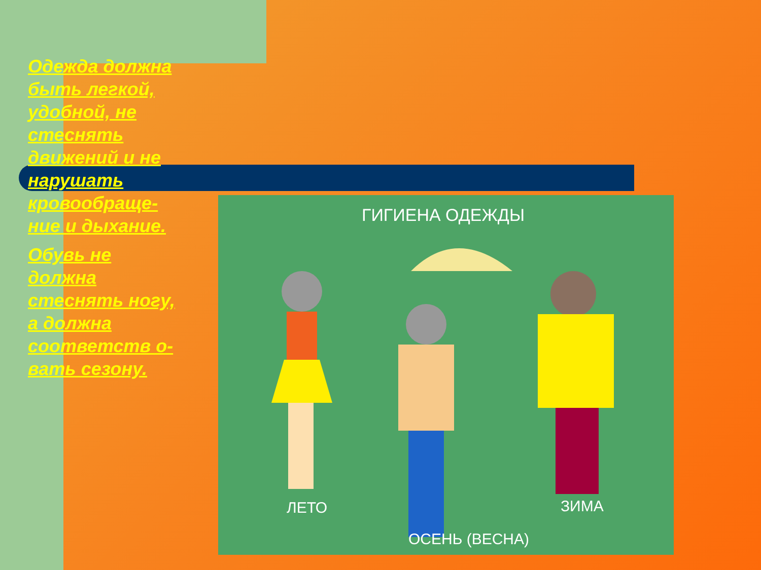Одежда должна быть легкой, удобной, не стеснять движений и не нарушать кровообраще-ние и дыхание.
Обувь не должна стеснять ногу, а должна соответств о-вать сезону.
ГИГИЕНА ОДЕЖДЫ
ЛЕТО
ОСЕНЬ (ВЕСНА)
ЗИМА